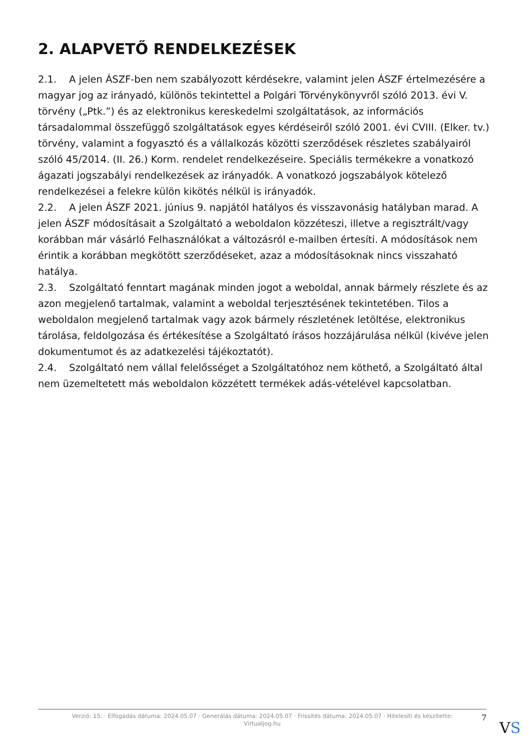2. ALAPVETŐ RENDELKEZÉSEK
2.1. A jelen ÁSZF-ben nem szabályozott kérdésekre, valamint jelen ÁSZF értelmezésére a magyar jog az irányadó, különös tekintettel a Polgári Törvénykönyvről szóló 2013. évi V. törvény („Ptk.”) és az elektronikus kereskedelmi szolgáltatások, az információs társadalommal összefüggő szolgáltatások egyes kérdéseiről szóló 2001. évi CVIII. (Elker. tv.) törvény, valamint a fogyasztó és a vállalkozás közötti szerződések részletes szabályairól szóló 45/2014. (II. 26.) Korm. rendelet rendelkezéseire. Speciális termékekre a vonatkozó ágazati jogszabályi rendelkezések az irányadók. A vonatkozó jogszabályok kötelező rendelkezései a felekre külön kikötés nélkül is irányadók.
2.2. A jelen ÁSZF 2021. június 9. napjától hatályos és visszavonásig hatályban marad. A jelen ÁSZF módosításait a Szolgáltató a weboldalon közzéteszi, illetve a regisztrált/vagy korábban már vásárló Felhasználókat a változásról e-mailben értesíti. A módosítások nem érintik a korábban megkötött szerződéseket, azaz a módosításoknak nincs visszaható hatálya.
2.3. Szolgáltató fenntart magának minden jogot a weboldal, annak bármely részlete és az azon megjelenő tartalmak, valamint a weboldal terjesztésének tekintetében. Tilos a weboldalon megjelenő tartalmak vagy azok bármely részletének letöltése, elektronikus tárolása, feldolgozása és értékesítése a Szolgáltató írásos hozzájárulása nélkül (kivéve jelen dokumentumot és az adatkezelési tájékoztatót).
2.4. Szolgáltató nem vállal felelősséget a Szolgáltatóhoz nem köthető, a Szolgáltató által nem üzemeltetett más weboldalon közzétett termékek adás-vételével kapcsolatban.
Verzió: 15. · Elfogadás dátuma: 2024.05.07 · Generálás dátuma: 2024.05.07 · Frissítés dátuma: 2024.05.07 · Hitelesíti és készítette:
Virtualjog.hu
7
VS